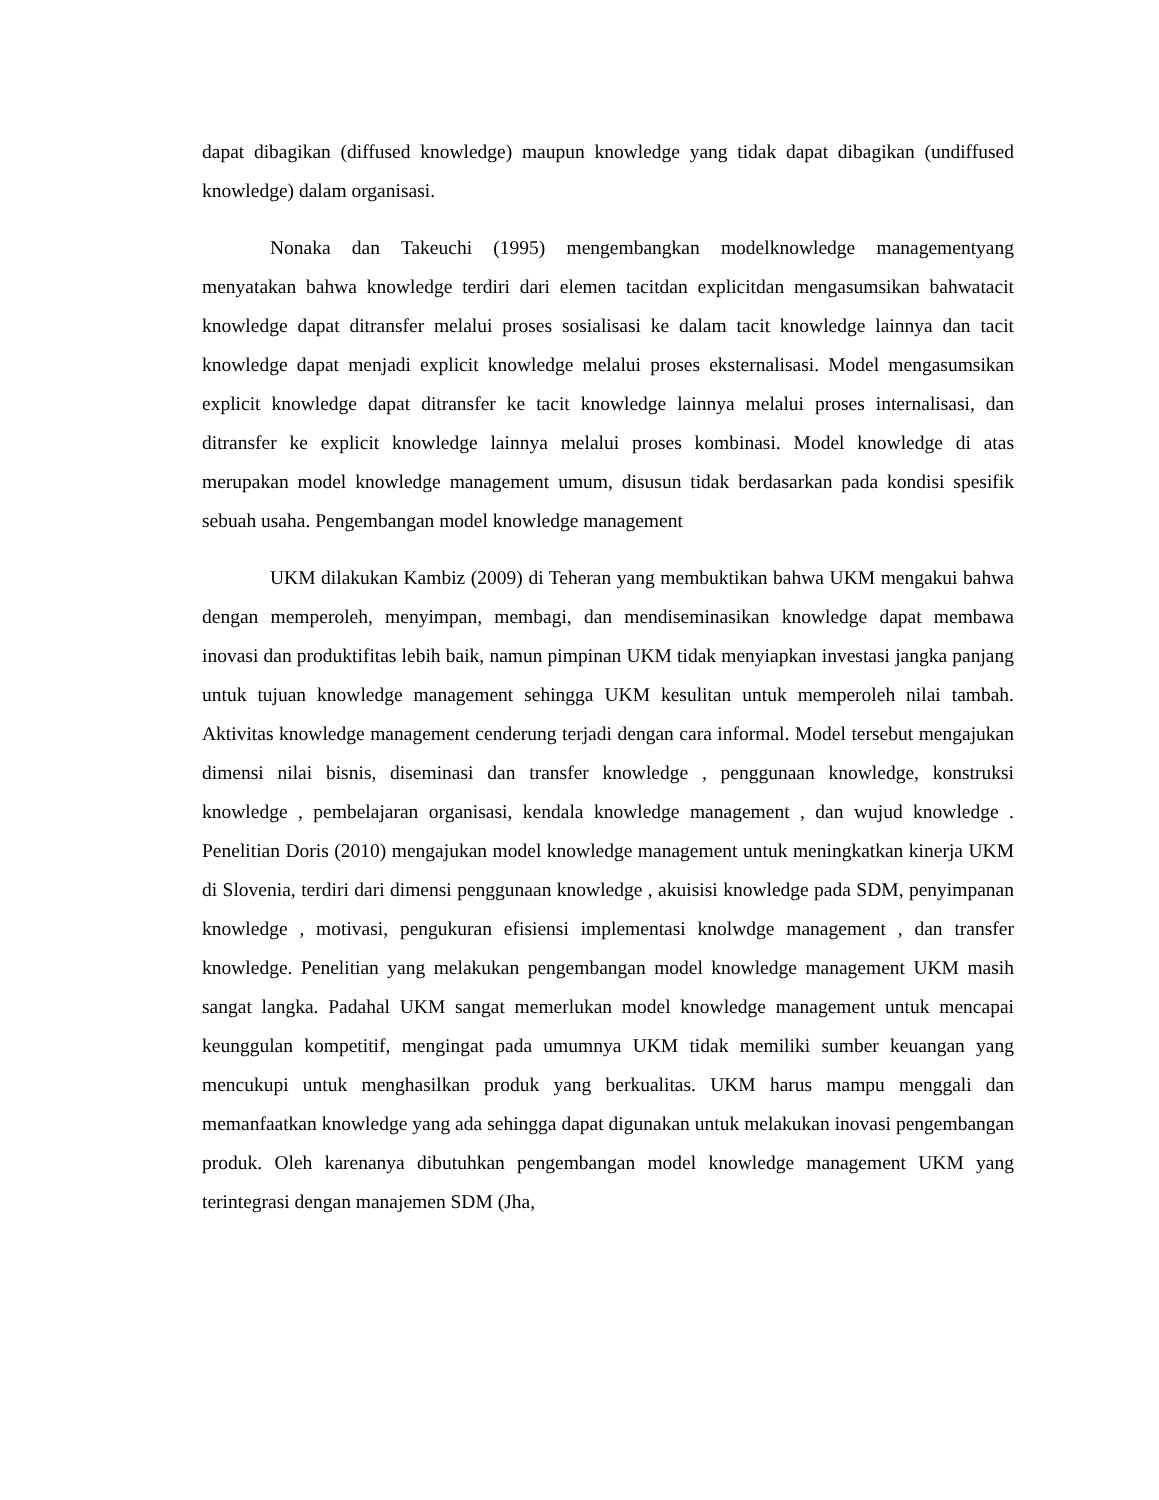dapat dibagikan (diffused knowledge) maupun knowledge yang tidak dapat dibagikan (undiffused knowledge) dalam organisasi.
Nonaka dan Takeuchi (1995) mengembangkan modelknowledge managementyang menyatakan bahwa knowledge terdiri dari elemen tacitdan explicitdan mengasumsikan bahwatacit knowledge dapat ditransfer melalui proses sosialisasi ke dalam tacit knowledge lainnya dan tacit knowledge dapat menjadi explicit knowledge melalui proses eksternalisasi. Model mengasumsikan explicit knowledge dapat ditransfer ke tacit knowledge lainnya melalui proses internalisasi, dan ditransfer ke explicit knowledge lainnya melalui proses kombinasi. Model knowledge di atas merupakan model knowledge management umum, disusun tidak berdasarkan pada kondisi spesifik sebuah usaha. Pengembangan model knowledge management
UKM dilakukan Kambiz (2009) di Teheran yang membuktikan bahwa UKM mengakui bahwa dengan memperoleh, menyimpan, membagi, dan mendiseminasikan knowledge dapat membawa inovasi dan produktifitas lebih baik, namun pimpinan UKM tidak menyiapkan investasi jangka panjang untuk tujuan knowledge management sehingga UKM kesulitan untuk memperoleh nilai tambah. Aktivitas knowledge management cenderung terjadi dengan cara informal. Model tersebut mengajukan dimensi nilai bisnis, diseminasi dan transfer knowledge , penggunaan knowledge, konstruksi knowledge , pembelajaran organisasi, kendala knowledge management , dan wujud knowledge . Penelitian Doris (2010) mengajukan model knowledge management untuk meningkatkan kinerja UKM di Slovenia, terdiri dari dimensi penggunaan knowledge , akuisisi knowledge pada SDM, penyimpanan knowledge , motivasi, pengukuran efisiensi implementasi knolwdge management , dan transfer knowledge. Penelitian yang melakukan pengembangan model knowledge management UKM masih sangat langka. Padahal UKM sangat memerlukan model knowledge management untuk mencapai keunggulan kompetitif, mengingat pada umumnya UKM tidak memiliki sumber keuangan yang mencukupi untuk menghasilkan produk yang berkualitas. UKM harus mampu menggali dan memanfaatkan knowledge yang ada sehingga dapat digunakan untuk melakukan inovasi pengembangan produk. Oleh karenanya dibutuhkan pengembangan model knowledge management UKM yang terintegrasi dengan manajemen SDM (Jha,